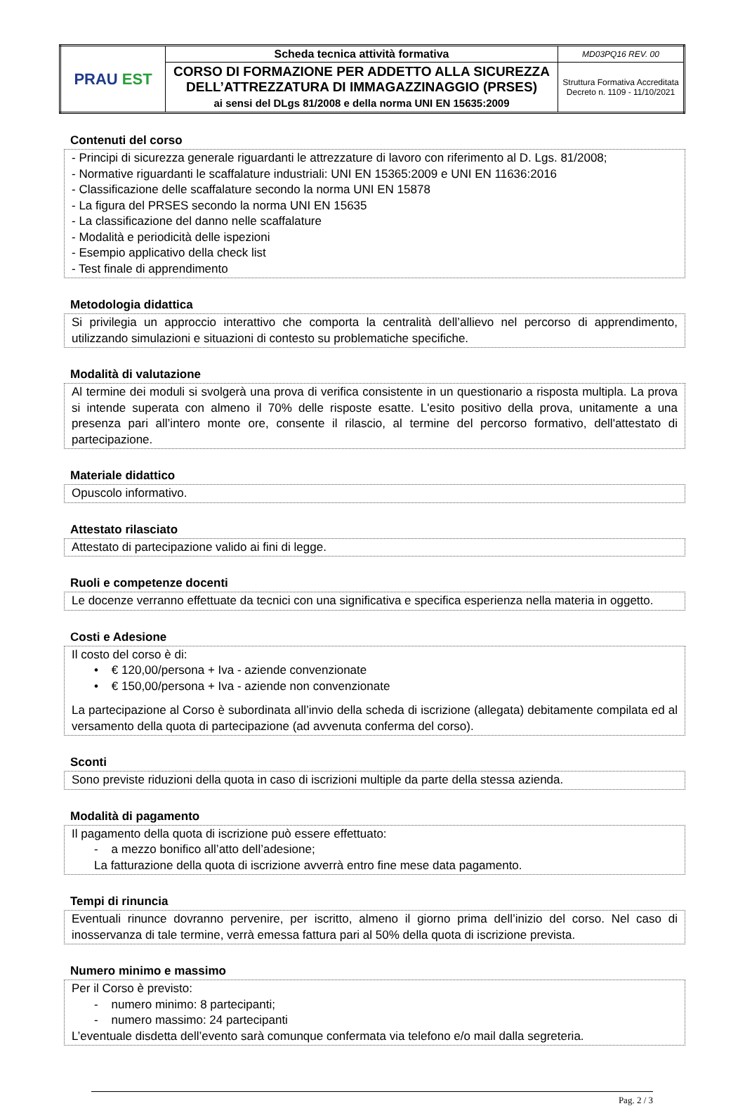| PRAU EST | Scheda tecnica attività formativa | MD03PQ16 REV. 00 |
| | CORSO DI FORMAZIONE PER ADDETTO ALLA SICUREZZA DELL’ATTREZZATURA DI IMMAGAZZINAGGIO (PRSES) ai sensi del DLgs 81/2008 e della norma UNI EN 15635:2009 | Struttura Formativa Accreditata Decreto n. 1109 - 11/10/2021 |
Contenuti del corso
- Principi di sicurezza generale riguardanti le attrezzature di lavoro con riferimento al D. Lgs. 81/2008;
- Normative riguardanti le scaffalature industriali: UNI EN 15365:2009 e UNI EN 11636:2016
- Classificazione delle scaffalature secondo la norma UNI EN 15878
- La figura del PRSES secondo la norma UNI EN 15635
- La classificazione del danno nelle scaffalature
- Modalità e periodicità delle ispezioni
- Esempio applicativo della check list
- Test finale di apprendimento
Metodologia didattica
Si privilegia un approccio interattivo che comporta la centralità dell’allievo nel percorso di apprendimento, utilizzando simulazioni e situazioni di contesto su problematiche specifiche.
Modalità di valutazione
Al termine dei moduli si svolgerà una prova di verifica consistente in un questionario a risposta multipla. La prova si intende superata con almeno il 70% delle risposte esatte. L'esito positivo della prova, unitamente a una presenza pari all’intero monte ore, consente il rilascio, al termine del percorso formativo, dell'attestato di partecipazione.
Materiale didattico
Opuscolo informativo.
Attestato rilasciato
Attestato di partecipazione valido ai fini di legge.
Ruoli e competenze docenti
Le docenze verranno effettuate da tecnici con una significativa e specifica esperienza nella materia in oggetto.
Costi e Adesione
Il costo del corso è di:
• € 120,00/persona + Iva - aziende convenzionate
• € 150,00/persona + Iva - aziende non convenzionate
La partecipazione al Corso è subordinata all’invio della scheda di iscrizione (allegata) debitamente compilata ed al versamento della quota di partecipazione (ad avvenuta conferma del corso).
Sconti
Sono previste riduzioni della quota in caso di iscrizioni multiple da parte della stessa azienda.
Modalità di pagamento
Il pagamento della quota di iscrizione può essere effettuato:
- a mezzo bonifico all’atto dell’adesione;
La fatturazione della quota di iscrizione avverrà entro fine mese data pagamento.
Tempi di rinuncia
Eventuali rinunce dovranno pervenire, per iscritto, almeno il giorno prima dell’inizio del corso. Nel caso di inosservanza di tale termine, verrà emessa fattura pari al 50% della quota di iscrizione prevista.
Numero minimo e massimo
Per il Corso è previsto:
- numero minimo: 8 partecipanti;
- numero massimo: 24 partecipanti
L’eventuale disdetta dell’evento sarà comunque confermata via telefono e/o mail dalla segreteria.
Pag. 2 / 3